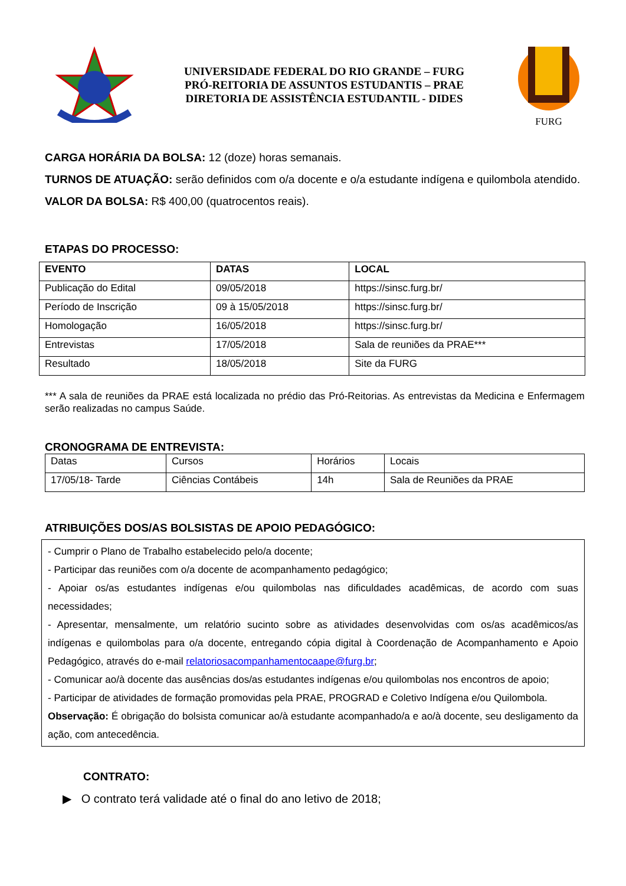UNIVERSIDADE FEDERAL DO RIO GRANDE – FURG
PRÓ-REITORIA DE ASSUNTOS ESTUDANTIS – PRAE
DIRETORIA DE ASSISTÊNCIA ESTUDANTIL - DIDES
FURG
CARGA HORÁRIA DA BOLSA: 12 (doze) horas semanais.
TURNOS DE ATUAÇÃO: serão definidos com o/a docente e o/a estudante indígena e quilombola atendido.
VALOR DA BOLSA: R$ 400,00 (quatrocentos reais).
ETAPAS DO PROCESSO:
| EVENTO | DATAS | LOCAL |
| --- | --- | --- |
| Publicação do Edital | 09/05/2018 | https://sinsc.furg.br/ |
| Período de Inscrição | 09 à 15/05/2018 | https://sinsc.furg.br/ |
| Homologação | 16/05/2018 | https://sinsc.furg.br/ |
| Entrevistas | 17/05/2018 | Sala de reuniões da PRAE*** |
| Resultado | 18/05/2018 | Site da FURG |
*** A sala de reuniões da PRAE está localizada no prédio das Pró-Reitorias. As entrevistas da Medicina e Enfermagem serão realizadas no campus Saúde.
CRONOGRAMA DE ENTREVISTA:
| Datas | Cursos | Horários | Locais |
| 17/05/18- Tarde | Ciências Contábeis | 14h | Sala de Reuniões da PRAE |
ATRIBUIÇÕES DOS/AS BOLSISTAS DE APOIO PEDAGÓGICO:
- Cumprir o Plano de Trabalho estabelecido pelo/a docente;
- Participar das reuniões com o/a docente de acompanhamento pedagógico;
- Apoiar os/as estudantes indígenas e/ou quilombolas nas dificuldades acadêmicas, de acordo com suas necessidades;
- Apresentar, mensalmente, um relatório sucinto sobre as atividades desenvolvidas com os/as acadêmicos/as indígenas e quilombolas para o/a docente, entregando cópia digital à Coordenação de Acompanhamento e Apoio Pedagógico, através do e-mail relatoriosacompanhamentocaape@furg.br;
- Comunicar ao/à docente das ausências dos/as estudantes indígenas e/ou quilombolas nos encontros de apoio;
- Participar de atividades de formação promovidas pela PRAE, PROGRAD e Coletivo Indígena e/ou Quilombola.
Observação: É obrigação do bolsista comunicar ao/à estudante acompanhado/a e ao/à docente, seu desligamento da ação, com antecedência.
CONTRATO:
▶ O contrato terá validade até o final do ano letivo de 2018;